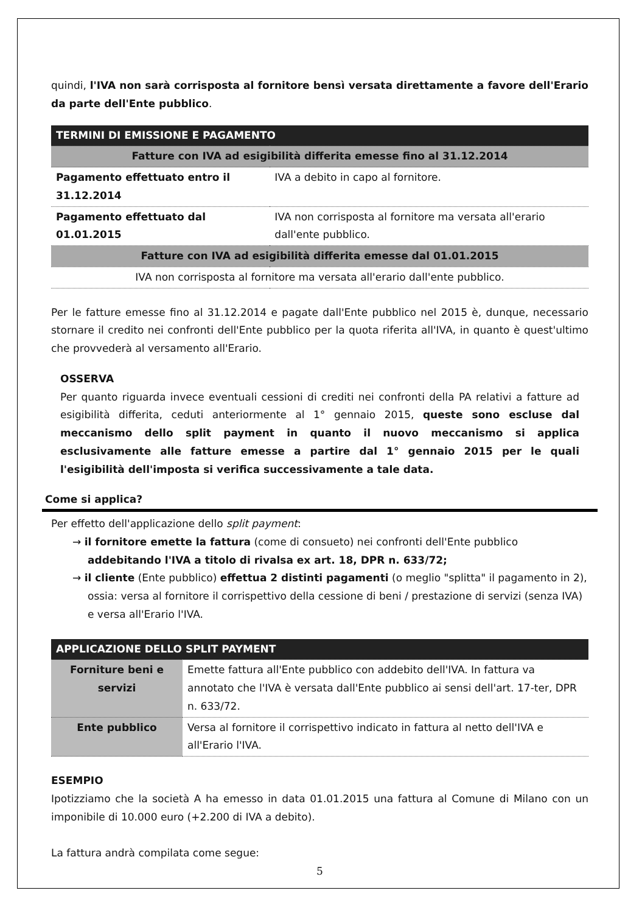quindi, l'IVA non sarà corrisposta al fornitore bensì versata direttamente a favore dell'Erario da parte dell'Ente pubblico.
| TERMINI DI EMISSIONE E PAGAMENTO | |
| --- | --- |
| Fatture con IVA ad esigibilità differita emesse fino al 31.12.2014 | |
| Pagamento effettuato entro il 31.12.2014 | IVA a debito in capo al fornitore. |
| Pagamento effettuato dal 01.01.2015 | IVA non corrisposta al fornitore ma versata all'erario dall'ente pubblico. |
| Fatture con IVA ad esigibilità differita emesse dal 01.01.2015 | |
| IVA non corrisposta al fornitore ma versata all'erario dall'ente pubblico. | |
Per le fatture emesse fino al 31.12.2014 e pagate dall'Ente pubblico nel 2015 è, dunque, necessario stornare il credito nei confronti dell'Ente pubblico per la quota riferita all'IVA, in quanto è quest'ultimo che provvederà al versamento all'Erario.
OSSERVA
Per quanto riguarda invece eventuali cessioni di crediti nei confronti della PA relativi a fatture ad esigibilità differita, ceduti anteriormente al 1° gennaio 2015, queste sono escluse dal meccanismo dello split payment in quanto il nuovo meccanismo si applica esclusivamente alle fatture emesse a partire dal 1° gennaio 2015 per le quali l'esigibilità dell'imposta si verifica successivamente a tale data.
Come si applica?
Per effetto dell'applicazione dello split payment:
→ il fornitore emette la fattura (come di consueto) nei confronti dell'Ente pubblico addebitando l'IVA a titolo di rivalsa ex art. 18, DPR n. 633/72;
→ il cliente (Ente pubblico) effettua 2 distinti pagamenti (o meglio "splitta" il pagamento in 2), ossia: versa al fornitore il corrispettivo della cessione di beni / prestazione di servizi (senza IVA) e versa all'Erario l'IVA.
| APPLICAZIONE DELLO SPLIT PAYMENT | |
| --- | --- |
| Forniture beni e servizi | Emette fattura all'Ente pubblico con addebito dell'IVA. In fattura va annotato che l'IVA è versata dall'Ente pubblico ai sensi dell'art. 17-ter, DPR n. 633/72. |
| Ente pubblico | Versa al fornitore il corrispettivo indicato in fattura al netto dell'IVA e all'Erario l'IVA. |
ESEMPIO
Ipotizziamo che la società A ha emesso in data 01.01.2015 una fattura al Comune di Milano con un imponibile di 10.000 euro (+2.200 di IVA a debito).
La fattura andrà compilata come segue:
5